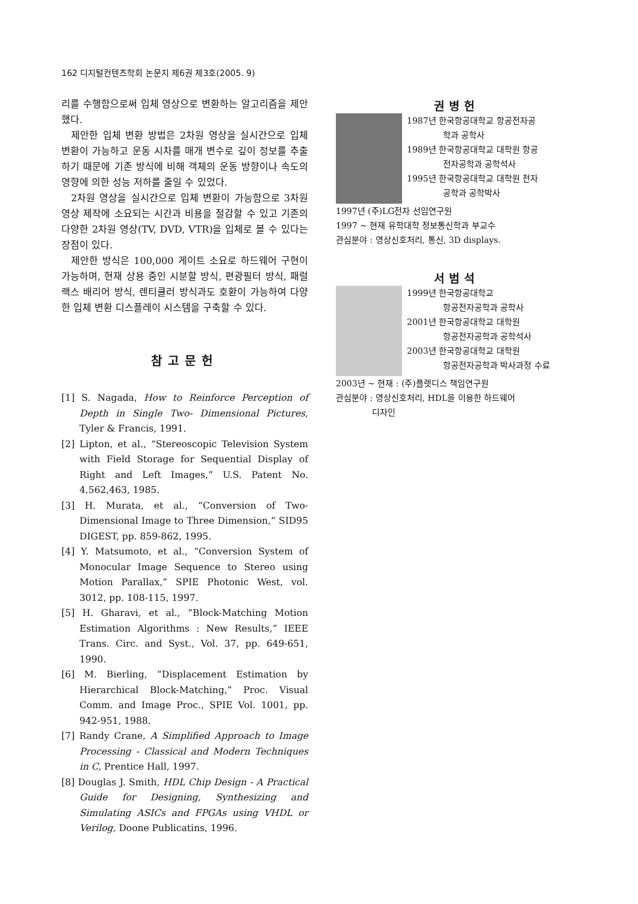162 디지털컨텐츠학회 논문지 제6권 제3호(2005. 9)
리를 수행함으로써 입체 영상으로 변환하는 알고리즘을 제안했다.
제안한 입체 변환 방법은 2차원 영상을 실시간으로 입체 변환이 가능하고 운동 시차를 매개 변수로 깊이 정보를 추출하기 때문에 기존 방식에 비해 객체의 운동 방향이나 속도의 영향에 의한 성능 저하를 줄일 수 있었다.
2차원 영상을 실시간으로 입체 변환이 가능함으로 3차원 영상 제작에 소요되는 시간과 비용을 절감할 수 있고 기존의 다양한 2차원 영상(TV, DVD, VTR)을 입체로 볼 수 있다는 장점이 있다.
제안한 방식은 100,000 게이트 소요로 하드웨어 구현이 가능하며, 현재 상용 중인 시분할 방식, 편광필터 방식, 패럴랙스 배리어 방식, 렌티큘러 방식과도 호환이 가능하여 다양한 입체 변환 디스플레이 시스템을 구축할 수 있다.
참고문헌
[1] S. Nagada, How to Reinforce Perception of Depth in Single Two- Dimensional Pictures, Tyler & Francis, 1991.
[2] Lipton, et al., “Stereoscopic Television System with Field Storage for Sequential Display of Right and Left Images,” U.S. Patent No. 4,562,463, 1985.
[3] H. Murata, et al., “Conversion of Two-Dimensional Image to Three Dimension,” SID95 DIGEST, pp. 859-862, 1995.
[4] Y. Matsumoto, et al., “Conversion System of Monocular Image Sequence to Stereo using Motion Parallax,” SPIE Photonic West, vol. 3012, pp. 108-115, 1997.
[5] H. Gharavi, et al., “Block-Matching Motion Estimation Algorithms : New Results,” IEEE Trans. Circ. and Syst., Vol. 37, pp. 649-651, 1990.
[6] M. Bierling, “Displacement Estimation by Hierarchical Block-Matching,” Proc. Visual Comm. and Image Proc., SPIE Vol. 1001, pp. 942-951, 1988.
[7] Randy Crane, A Simplified Approach to Image Processing - Classical and Modern Techniques in C, Prentice Hall, 1997.
[8] Douglas J. Smith, HDL Chip Design - A Practical Guide for Designing, Synthesizing and Simulating ASICs and FPGAs using VHDL or Verilog, Doone Publicatins, 1996.
권병헌
1987년 한국항공대학교 항공전자공
학과 공학사
1989년 한국항공대학교 대학원 항공
전자공학과 공학석사
1995년 한국항공대학교 대학원 전자
공학과 공학박사
1997년 (주)LG전자 선임연구원
1997 ~ 현재 유학대학 정보통신학과 부교수
관심분야 : 영상신호처리, 통신, 3D displays.
서범석
1999년 한국항공대학교
항공전자공학과 공학사
2001년 한국항공대학교 대학원
항공전자공학과 공학석사
2003년 한국항공대학교 대학원
항공전자공학과 박사과정 수료
2003년 ~ 현재 : (주)플렛디스 책임연구원
관심분야 : 영상신호처리, HDL을 이용한 하드웨어
디자인